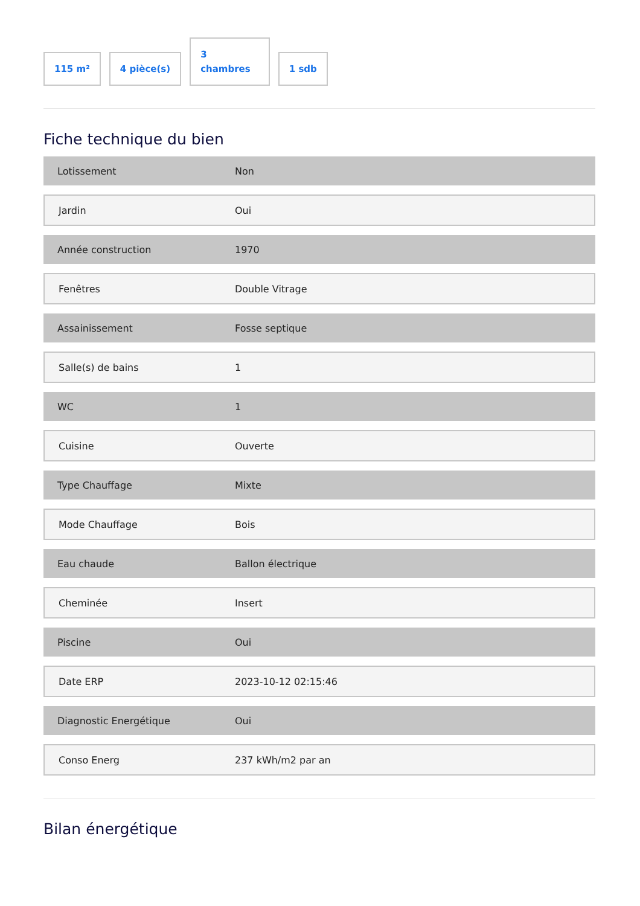115 m²
4 pièce(s)
3
chambres
1 sdb
Fiche technique du bien
| Lotissement | Non |
| Jardin | Oui |
| Année construction | 1970 |
| Fenêtres | Double Vitrage |
| Assainissement | Fosse septique |
| Salle(s) de bains | 1 |
| WC | 1 |
| Cuisine | Ouverte |
| Type Chauffage | Mixte |
| Mode Chauffage | Bois |
| Eau chaude | Ballon électrique |
| Cheminée | Insert |
| Piscine | Oui |
| Date ERP | 2023-10-12 02:15:46 |
| Diagnostic Energétique | Oui |
| Conso Energ | 237 kWh/m2 par an |
Bilan énergétique